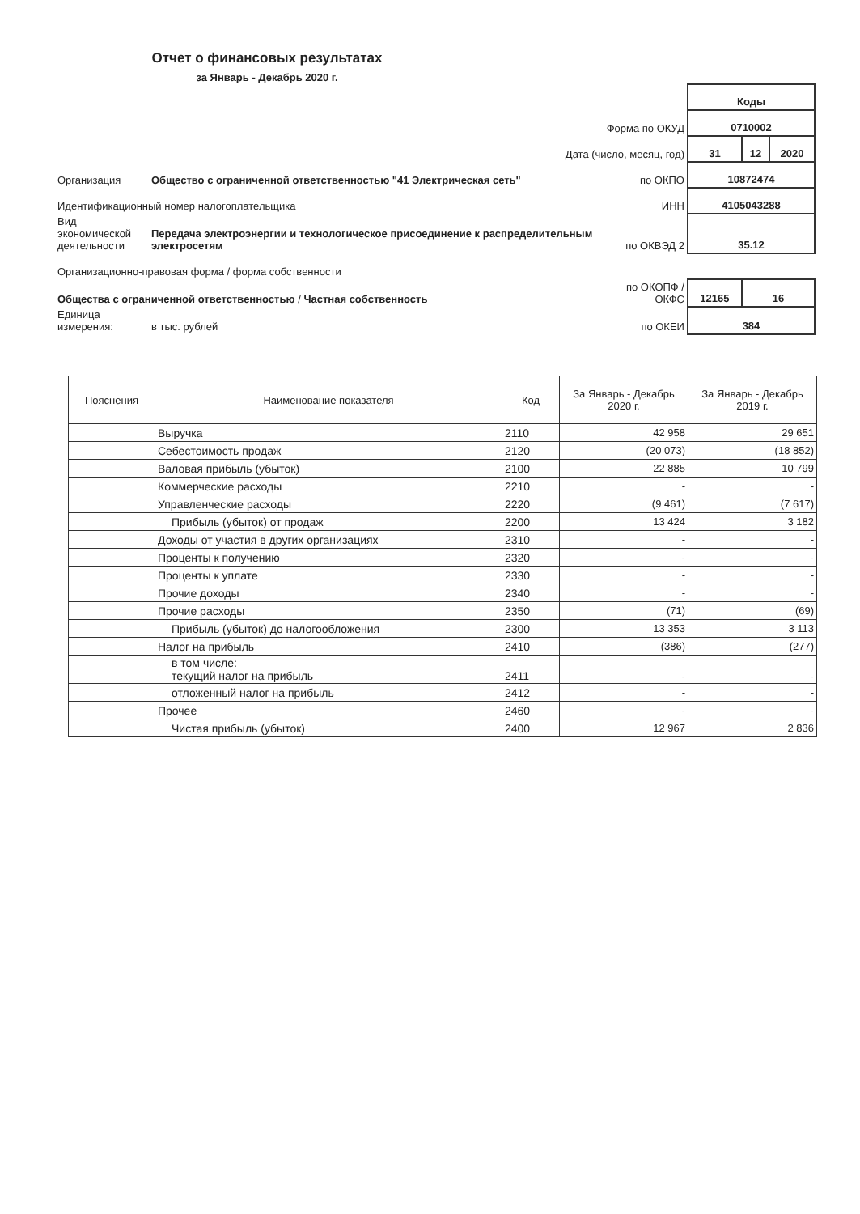Отчет о финансовых результатах
за Январь - Декабрь 2020 г.
| | | | Коды | | |
| Форма по ОКУД | | | 0710002 | | |
| Дата (число, месяц, год) | | | 31 | 12 | 2020 |
| Организация | Общество с ограниченной ответственностью "41 Электрическая сеть" | по ОКПО | 10872474 | | |
| Идентификационный номер налогоплательщика | | ИНН | 4105043288 | | |
| Вид экономической деятельности | Передача электроэнергии и технологическое присоединение к распределительным электросетям | по ОКВЭД 2 | 35.12 | | |
| Организационно-правовая форма / форма собственности | | | | | |
| Общества с ограниченной ответственностью / Частная собственность | | по ОКОПФ / ОКФС | 12165 | 16 | |
| Единица измерения: | в тыс. рублей | по ОКЕИ | 384 | | |
| Пояснения | Наименование показателя | Код | За Январь - Декабрь 2020 г. | За Январь - Декабрь 2019 г. |
| --- | --- | --- | --- | --- |
| | Выручка | 2110 | 42 958 | 29 651 |
| | Себестоимость продаж | 2120 | (20 073) | (18 852) |
| | Валовая прибыль (убыток) | 2100 | 22 885 | 10 799 |
| | Коммерческие расходы | 2210 | - | - |
| | Управленческие расходы | 2220 | (9 461) | (7 617) |
| | Прибыль (убыток) от продаж | 2200 | 13 424 | 3 182 |
| | Доходы от участия в других организациях | 2310 | - | - |
| | Проценты к получению | 2320 | - | - |
| | Проценты к уплате | 2330 | - | - |
| | Прочие доходы | 2340 | - | - |
| | Прочие расходы | 2350 | (71) | (69) |
| | Прибыль (убыток) до налогообложения | 2300 | 13 353 | 3 113 |
| | Налог на прибыль | 2410 | (386) | (277) |
| | в том числе: текущий налог на прибыль | 2411 | - | - |
| | отложенный налог на прибыль | 2412 | - | - |
| | Прочее | 2460 | - | - |
| | Чистая прибыль (убыток) | 2400 | 12 967 | 2 836 |